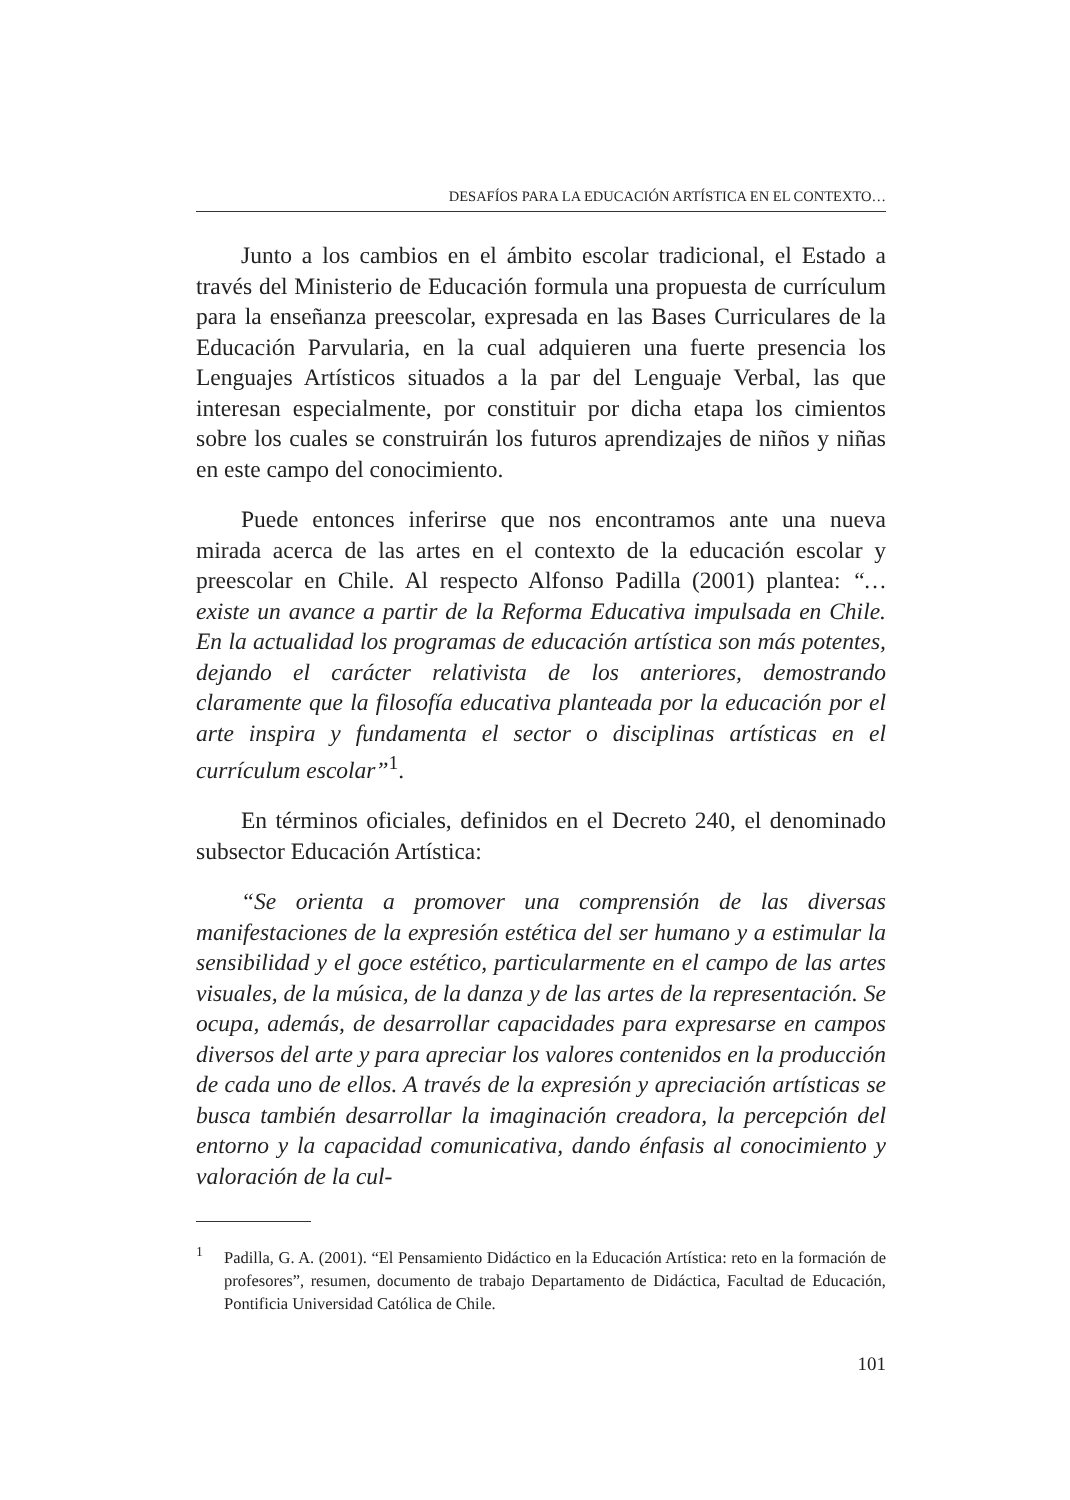DESAFÍOS PARA LA EDUCACIÓN ARTÍSTICA EN EL CONTEXTO…
Junto a los cambios en el ámbito escolar tradicional, el Estado a través del Ministerio de Educación formula una propuesta de currículum para la enseñanza preescolar, expresada en las Bases Curriculares de la Educación Parvularia, en la cual adquieren una fuerte presencia los Lenguajes Artísticos situados a la par del Lenguaje Verbal, las que interesan especialmente, por constituir por dicha etapa los cimientos sobre los cuales se construirán los futuros aprendizajes de niños y niñas en este campo del conocimiento.
Puede entonces inferirse que nos encontramos ante una nueva mirada acerca de las artes en el contexto de la educación escolar y preescolar en Chile. Al respecto Alfonso Padilla (2001) plantea: “…existe un avance a partir de la Reforma Educativa impulsada en Chile. En la actualidad los programas de educación artística son más potentes, dejando el carácter relativista de los anteriores, demostrando claramente que la filosofía educativa planteada por la educación por el arte inspira y fundamenta el sector o disciplinas artísticas en el currículum escolar”<sup>1</sup>.
En términos oficiales, definidos en el Decreto 240, el denominado subsector Educación Artística:
“Se orienta a promover una comprensión de las diversas manifestaciones de la expresión estética del ser humano y a estimular la sensibilidad y el goce estético, particularmente en el campo de las artes visuales, de la música, de la danza y de las artes de la representación. Se ocupa, además, de desarrollar capacidades para expresarse en campos diversos del arte y para apreciar los valores contenidos en la producción de cada uno de ellos. A través de la expresión y apreciación artísticas se busca también desarrollar la imaginación creadora, la percepción del entorno y la capacidad comunicativa, dando énfasis al conocimiento y valoración de la cul-
<sup>1</sup> Padilla, G. A. (2001). “El Pensamiento Didáctico en la Educación Artística: reto en la formación de profesores”, resumen, documento de trabajo Departamento de Didáctica, Facultad de Educación, Pontificia Universidad Católica de Chile.
101